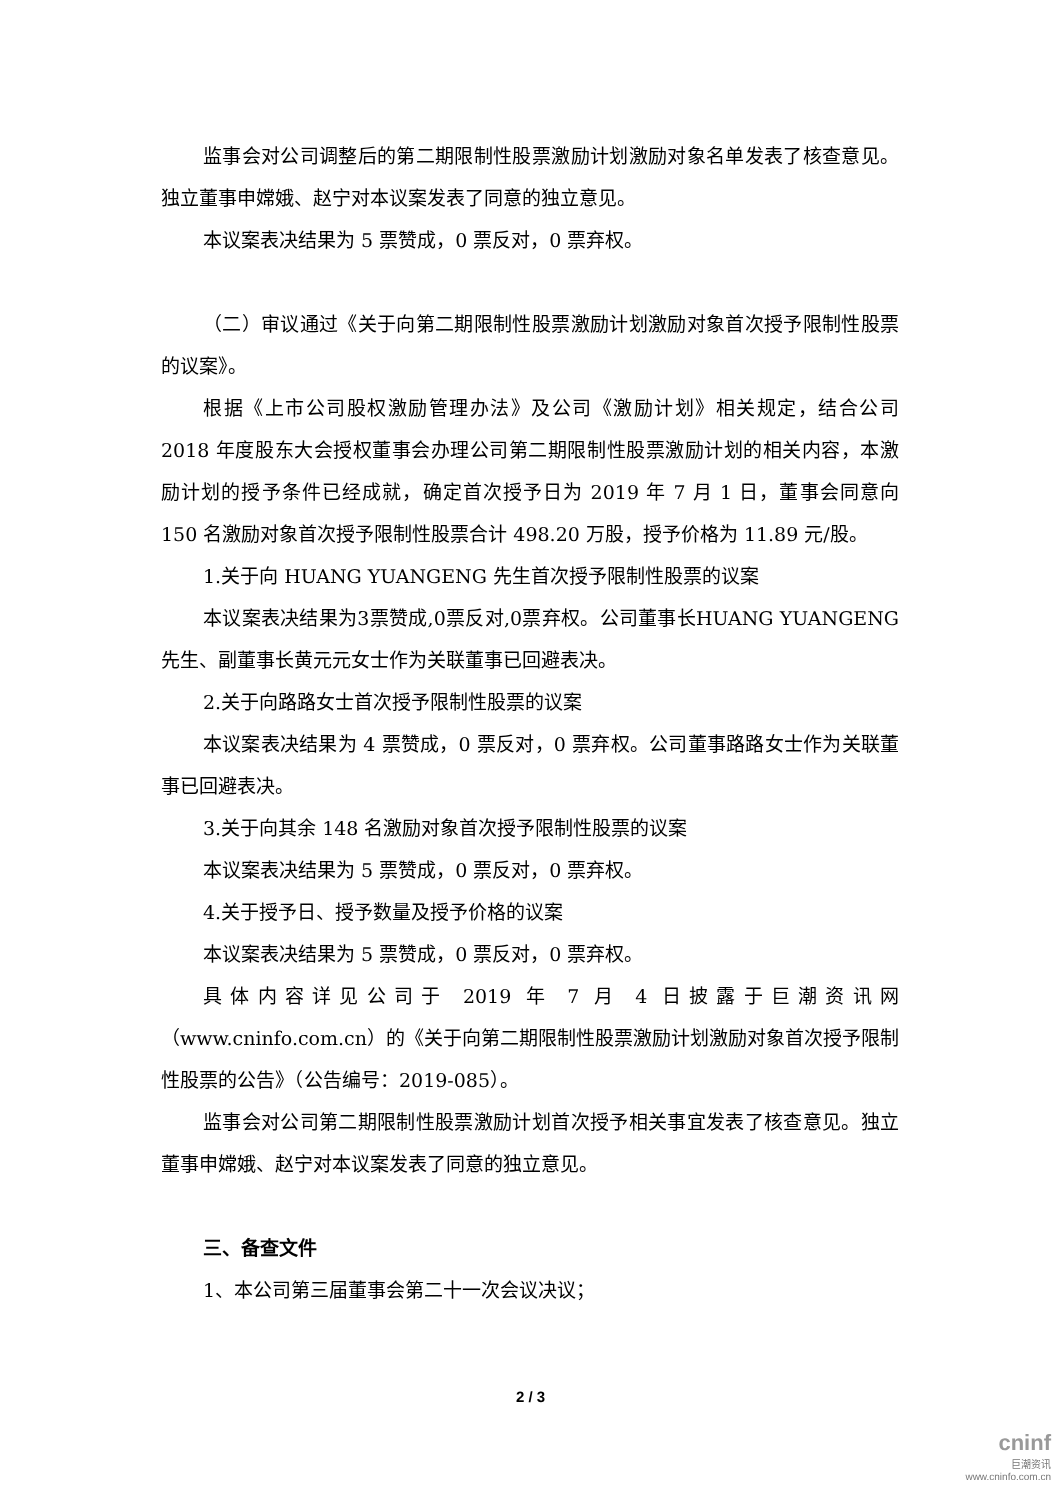监事会对公司调整后的第二期限制性股票激励计划激励对象名单发表了核查意见。独立董事申嫦娥、赵宁对本议案发表了同意的独立意见。
本议案表决结果为 5 票赞成，0 票反对，0 票弃权。
（二）审议通过《关于向第二期限制性股票激励计划激励对象首次授予限制性股票的议案》。
根据《上市公司股权激励管理办法》及公司《激励计划》相关规定，结合公司 2018 年度股东大会授权董事会办理公司第二期限制性股票激励计划的相关内容，本激励计划的授予条件已经成就，确定首次授予日为 2019 年 7 月 1 日，董事会同意向 150 名激励对象首次授予限制性股票合计 498.20 万股，授予价格为 11.89 元/股。
1.关于向 HUANG YUANGENG 先生首次授予限制性股票的议案
本议案表决结果为3票赞成,0票反对,0票弃权。公司董事长HUANG YUANGENG先生、副董事长黄元元女士作为关联董事已回避表决。
2.关于向路路女士首次授予限制性股票的议案
本议案表决结果为 4 票赞成，0 票反对，0 票弃权。公司董事路路女士作为关联董事已回避表决。
3.关于向其余 148 名激励对象首次授予限制性股票的议案
本议案表决结果为 5 票赞成，0 票反对，0 票弃权。
4.关于授予日、授予数量及授予价格的议案
本议案表决结果为 5 票赞成，0 票反对，0 票弃权。
具体内容详见公司于 2019 年 7 月 4 日披露于巨潮资讯网（www.cninfo.com.cn）的《关于向第二期限制性股票激励计划激励对象首次授予限制性股票的公告》（公告编号：2019-085）。
监事会对公司第二期限制性股票激励计划首次授予相关事宜发表了核查意见。独立董事申嫦娥、赵宁对本议案发表了同意的独立意见。
三、备查文件
1、本公司第三届董事会第二十一次会议决议；
2 / 3
cninf
巨潮资讯
www.cninfo.com.cn